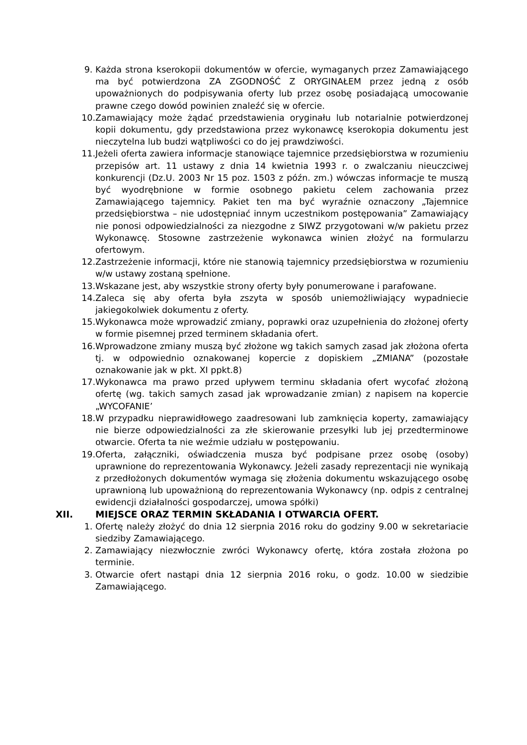9. Każda strona kserokopii dokumentów w ofercie, wymaganych przez Zamawiającego ma być potwierdzona ZA ZGODNOŚĆ Z ORYGINAŁEM przez jedną z osób upoważnionych do podpisywania oferty lub przez osobę posiadającą umocowanie prawne czego dowód powinien znaleźć się w ofercie.
10. Zamawiający może żądać przedstawienia oryginału lub notarialnie potwierdzonej kopii dokumentu, gdy przedstawiona przez wykonawcę kserokopia dokumentu jest nieczytelna lub budzi wątpliwości co do jej prawdziwości.
11. Jeżeli oferta zawiera informacje stanowiące tajemnice przedsiębiorstwa w rozumieniu przepisów art. 11 ustawy z dnia 14 kwietnia 1993 r. o zwalczaniu nieuczciwej konkurencji (Dz.U. 2003 Nr 15 poz. 1503 z późn. zm.) wówczas informacje te muszą być wyodrębnione w formie osobnego pakietu celem zachowania przez Zamawiającego tajemnicy. Pakiet ten ma być wyraźnie oznaczony „Tajemnice przedsiębiorstwa – nie udostępniać innym uczestnikom postępowania” Zamawiający nie ponosi odpowiedzialności za niezgodne z SIWZ przygotowani w/w pakietu przez Wykonawcę. Stosowne zastrzeżenie wykonawca winien złożyć na formularzu ofertowym.
12. Zastrzeżenie informacji, które nie stanowią tajemnicy przedsiębiorstwa w rozumieniu w/w ustawy zostaną spełnione.
13. Wskazane jest, aby wszystkie strony oferty były ponumerowane i parafowane.
14. Zaleca się aby oferta była zszyta w sposób uniemożliwiający wypadniecie jakiegokolwiek dokumentu z oferty.
15. Wykonawca może wprowadzić zmiany, poprawki oraz uzupełnienia do złożonej oferty w formie pisemnej przed terminem składania ofert.
16. Wprowadzone zmiany muszą być złożone wg takich samych zasad jak złożona oferta tj. w odpowiednio oznakowanej kopercie z dopiskiem „ZMIANA” (pozostałe oznakowanie jak w pkt. XI ppkt.8)
17. Wykonawca ma prawo przed upływem terminu składania ofert wycofać złożoną ofertę (wg. takich samych zasad jak wprowadzanie zmian) z napisem na kopercie „WYCOFANIE’
18. W przypadku nieprawidłowego zaadresowani lub zamknięcia koperty, zamawiający nie bierze odpowiedzialności za złe skierowanie przesyłki lub jej przedterminowe otwarcie. Oferta ta nie weźmie udziału w postępowaniu.
19. Oferta, załączniki, oświadczenia musza być podpisane przez osobę (osoby) uprawnione do reprezentowania Wykonawcy. Jeżeli zasady reprezentacji nie wynikają z przedłożonych dokumentów wymaga się złożenia dokumentu wskazującego osobę uprawnioną lub upoważnioną do reprezentowania Wykonawcy (np. odpis z centralnej ewidencji działalności gospodarczej, umowa spółki)
XII. MIEJSCE ORAZ TERMIN SKŁADANIA I OTWARCIA OFERT.
1. Ofertę należy złożyć do dnia 12 sierpnia 2016 roku do godziny 9.00 w sekretariacie siedziby Zamawiającego.
2. Zamawiający niezwłocznie zwróci Wykonawcy ofertę, która została złożona po terminie.
3. Otwarcie ofert nastąpi dnia 12 sierpnia 2016 roku, o godz. 10.00 w siedzibie Zamawiającego.